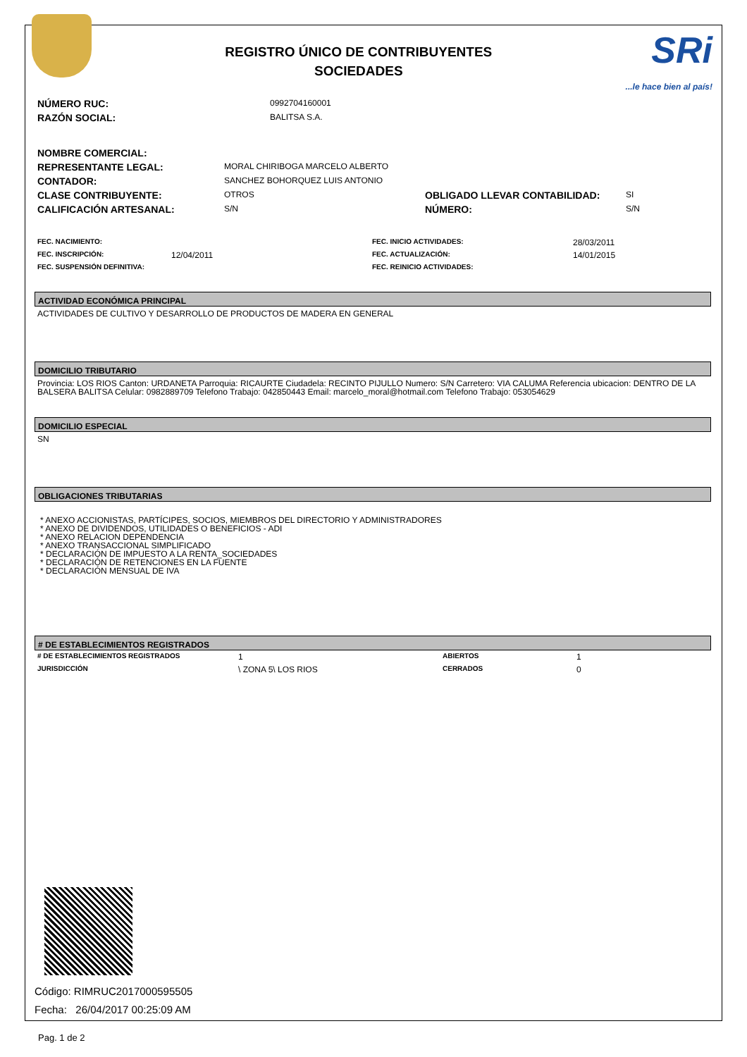REGISTRO ÚNICO DE CONTRIBUYENTES
SOCIEDADES
SRi...le hace bien al país!
| NÚMERO RUC: | 0992704160001 |
| RAZÓN SOCIAL: | BALITSA S.A. |
| NOMBRE COMERCIAL: | | | |
| REPRESENTANTE LEGAL: | MORAL CHIRIBOGA MARCELO ALBERTO | | |
| CONTADOR: | SANCHEZ BOHORQUEZ LUIS ANTONIO | | |
| CLASE CONTRIBUYENTE: | OTROS | OBLIGADO LLEVAR CONTABILIDAD: | SI |
| CALIFICACIÓN ARTESANAL: | S/N | NÚMERO: | S/N |
| FEC. NACIMIENTO: | | FEC. INICIO ACTIVIDADES: | 28/03/2011 |
| FEC. INSCRIPCIÓN: | 12/04/2011 | FEC. ACTUALIZACIÓN: | 14/01/2015 |
| FEC. SUSPENSIÓN DEFINITIVA: | | FEC. REINICIO ACTIVIDADES: | |
ACTIVIDAD ECONÓMICA PRINCIPAL
ACTIVIDADES DE CULTIVO Y DESARROLLO DE PRODUCTOS DE MADERA EN GENERAL
DOMICILIO TRIBUTARIO
Provincia: LOS RIOS Canton: URDANETA Parroquia: RICAURTE Ciudadela: RECINTO PIJULLO Numero: S/N Carretero: VIA CALUMA Referencia ubicacion: DENTRO DE LA BALSERA BALITSA Celular: 0982889709 Telefono Trabajo: 042850443 Email: marcelo_moral@hotmail.com Telefono Trabajo: 053054629
DOMICILIO ESPECIAL
SN
OBLIGACIONES TRIBUTARIAS
* ANEXO ACCIONISTAS, PARTÍCIPES, SOCIOS, MIEMBROS DEL DIRECTORIO Y ADMINISTRADORES
* ANEXO DE DIVIDENDOS, UTILIDADES O BENEFICIOS - ADI
* ANEXO RELACION DEPENDENCIA
* ANEXO TRANSACCIONAL SIMPLIFICADO
* DECLARACIÓN DE IMPUESTO A LA RENTA_SOCIEDADES
* DECLARACIÓN DE RETENCIONES EN LA FUENTE
* DECLARACIÓN MENSUAL DE IVA
# DE ESTABLECIMIENTOS REGISTRADOS
| # DE ESTABLECIMIENTOS REGISTRADOS | 1 | ABIERTOS | 1 |
| JURISDICCIÓN | \ ZONA 5\ LOS RIOS | CERRADOS | 0 |
Código: RIMRUC2017000595505
Fecha: 26/04/2017 00:25:09 AM
Pag. 1 de 2